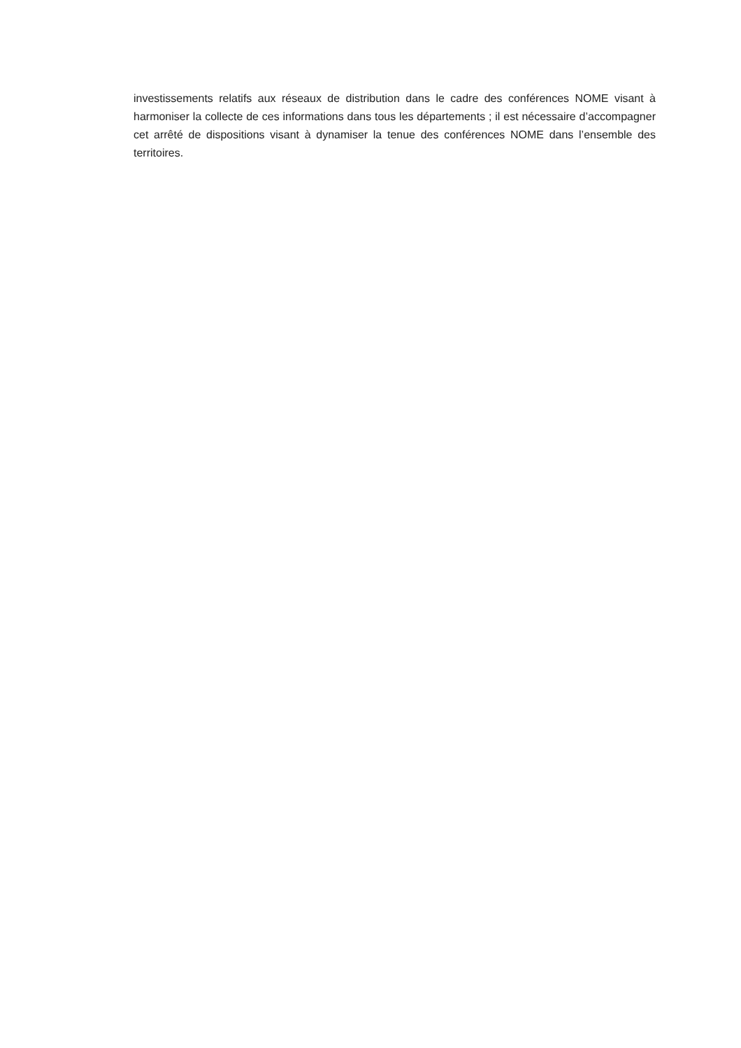investissements relatifs aux réseaux de distribution dans le cadre des conférences NOME visant à harmoniser la collecte de ces informations dans tous les départements ; il est nécessaire d’accompagner cet arrêté de dispositions visant à dynamiser la tenue des conférences NOME dans l’ensemble des territoires.